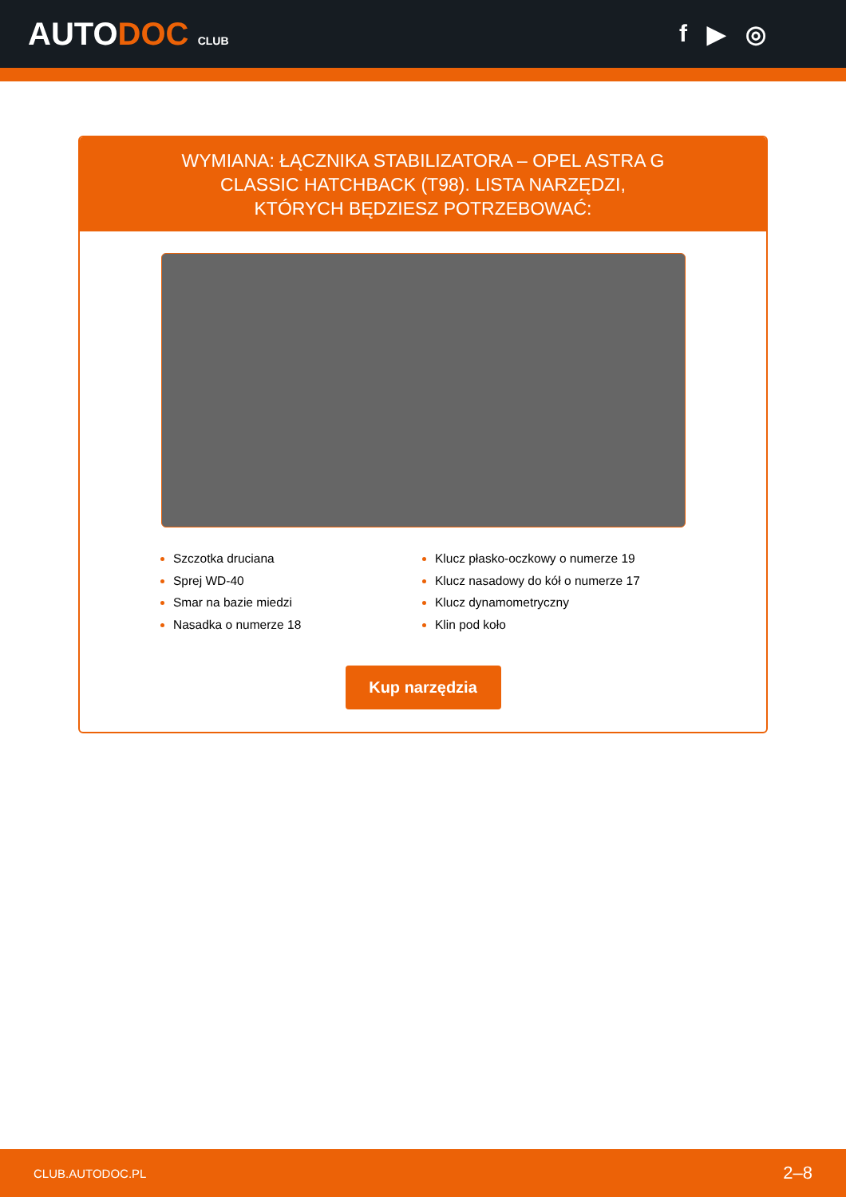AUTODOC CLUB
f ▶ ◎
WYMIANA: ŁĄCZNIKA STABILIZATORA – OPEL ASTRA G CLASSIC HATCHBACK (T98). LISTA NARZĘDZI, KTÓRYCH BĘDZIESZ POTRZEBOWAĆ:
Szczotka druciana
Sprej WD-40
Smar na bazie miedzi
Nasadka o numerze 18
Klucz płasko-oczkowy o numerze 19
Klucz nasadowy do kół o numerze 17
Klucz dynamometryczny
Klin pod koło
Kup narzędzia
CLUB.AUTODOC.PL 2–8